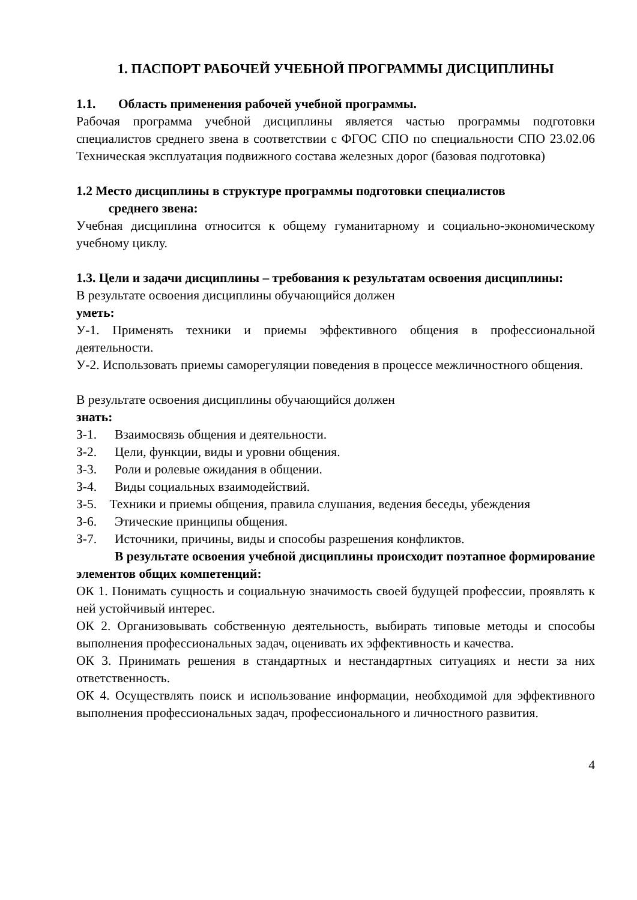1. ПАСПОРТ РАБОЧЕЙ УЧЕБНОЙ ПРОГРАММЫ ДИСЦИПЛИНЫ
1.1. Область применения рабочей учебной программы.
Рабочая программа учебной дисциплины является частью программы подготовки специалистов среднего звена в соответствии с ФГОС СПО по специальности СПО 23.02.06 Техническая эксплуатация подвижного состава железных дорог (базовая подготовка)
1.2 Место дисциплины в структуре программы подготовки специалистов
среднего звена:
Учебная дисциплина относится к общему гуманитарному и социально-экономическому учебному циклу.
1.3. Цели и задачи дисциплины – требования к результатам освоения дисциплины:
В результате освоения дисциплины обучающийся должен
уметь:
У-1. Применять техники и приемы эффективного общения в профессиональной деятельности.
У-2. Использовать приемы саморегуляции поведения в процессе межличностного общения.
В результате освоения дисциплины обучающийся должен
знать:
З-1. Взаимосвязь общения и деятельности.
З-2. Цели, функции, виды и уровни общения.
З-3. Роли и ролевые ожидания в общении.
З-4. Виды социальных взаимодействий.
З-5. Техники и приемы общения, правила слушания, ведения беседы, убеждения
З-6. Этические принципы общения.
З-7. Источники, причины, виды и способы разрешения конфликтов.
В результате освоения учебной дисциплины происходит поэтапное формирование элементов общих компетенций:
ОК 1. Понимать сущность и социальную значимость своей будущей профессии, проявлять к ней устойчивый интерес.
ОК 2. Организовывать собственную деятельность, выбирать типовые методы и способы выполнения профессиональных задач, оценивать их эффективность и качества.
ОК 3. Принимать решения в стандартных и нестандартных ситуациях и нести за них ответственность.
ОК 4. Осуществлять поиск и использование информации, необходимой для эффективного выполнения профессиональных задач, профессионального и личностного развития.
4